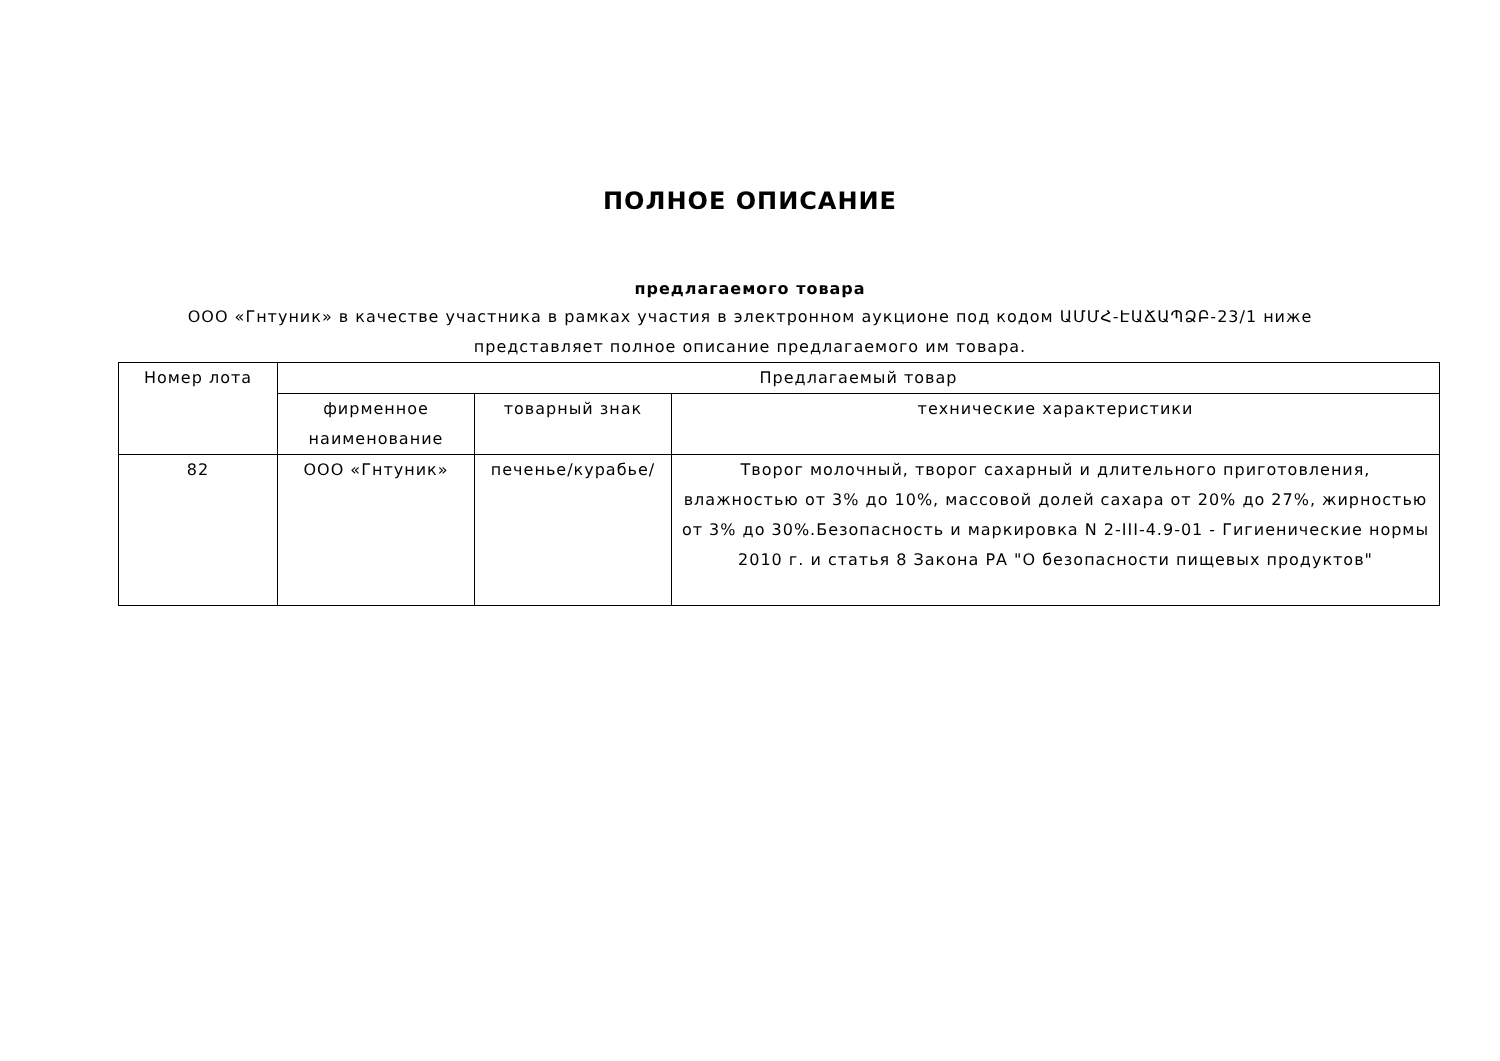ПОЛНОЕ ОПИСАНИЕ
предлагаемого товара
ООО «Гнтуник» в качестве участника в рамках участия в электронном аукционе под кодом ԱՄՄՀ-ԷԱՃԱՊՁԲ-23/1 ниже представляет полное описание предлагаемого им товара.
| Номер лота | Предлагаемый товар | | |
| --- | --- | --- | --- |
| | фирменное наименование | товарный знак | технические характеристики |
| 82 | ООО «Гнтуник» | печенье/курабье/ | Творог молочный, творог сахарный и длительного приготовления, влажностью от 3% до 10%, массовой долей сахара от 20% до 27%, жирностью от 3% до 30%.Безопасность и маркировка N 2-III-4.9-01 - Гигиенические нормы 2010 г. и статья 8 Закона РА "О безопасности пищевых продуктов" |